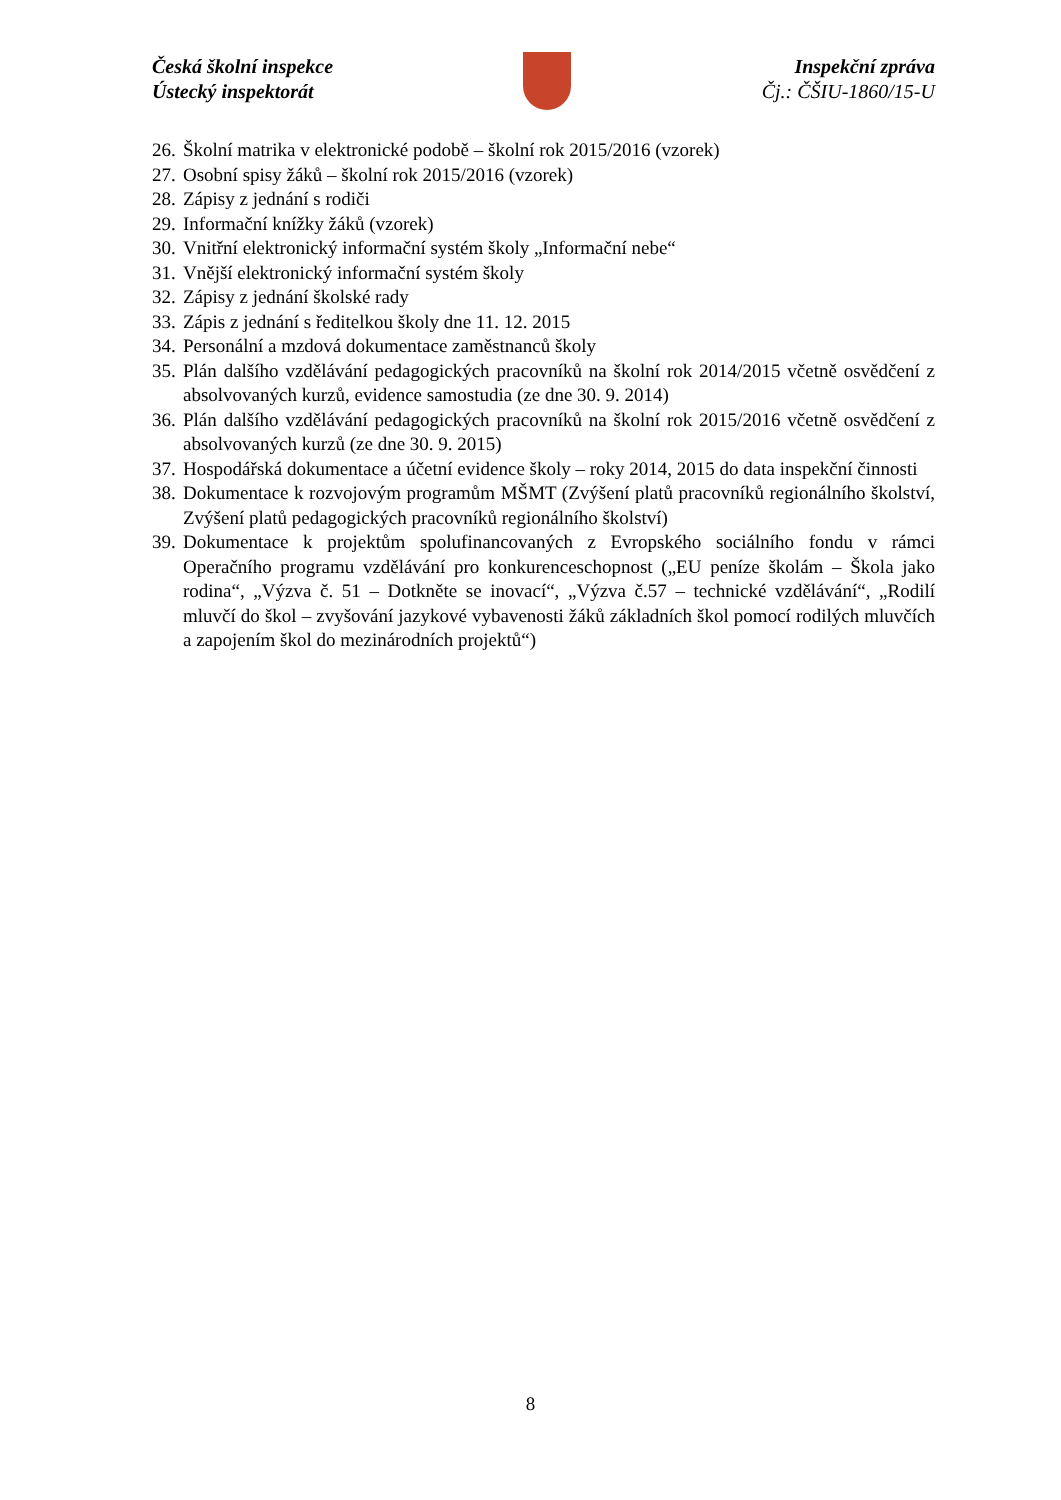Česká školní inspekce
Ústecký inspektorát
Inspekční zpráva
Čj.: ČŠIU-1860/15-U
26. Školní matrika v elektronické podobě – školní rok 2015/2016 (vzorek)
27. Osobní spisy žáků – školní rok 2015/2016 (vzorek)
28. Zápisy z jednání s rodiči
29. Informační knížky žáků (vzorek)
30. Vnitřní elektronický informační systém školy „Informační nebe“
31. Vnější elektronický informační systém školy
32. Zápisy z jednání školské rady
33. Zápis z jednání s ředitelkou školy dne 11. 12. 2015
34. Personální a mzdová dokumentace zaměstnanců školy
35. Plán dalšího vzdělávání pedagogických pracovníků na školní rok 2014/2015 včetně osvědčení z absolvovaných kurzů, evidence samostudia (ze dne 30. 9. 2014)
36. Plán dalšího vzdělávání pedagogických pracovníků na školní rok 2015/2016 včetně osvědčení z absolvovaných kurzů (ze dne 30. 9. 2015)
37. Hospodářská dokumentace a účetní evidence školy – roky 2014, 2015 do data inspekční činnosti
38. Dokumentace k rozvojovým programům MŠMT (Zvýšení platů pracovníků regionálního školství, Zvýšení platů pedagogických pracovníků regionálního školství)
39. Dokumentace k projektům spolufinancovaných z Evropského sociálního fondu v rámci Operačního programu vzdělávání pro konkurenceschopnost („EU peníze školám – Škola jako rodina“, „Výzva č. 51 – Dotkněte se inovací“, „Výzva č.57 – technické vzdělávání“, „Rodilí mluvčí do škol – zvyšování jazykové vybavenosti žáků základních škol pomocí rodilých mluvčích a zapojením škol do mezinárodních projektů“)
8